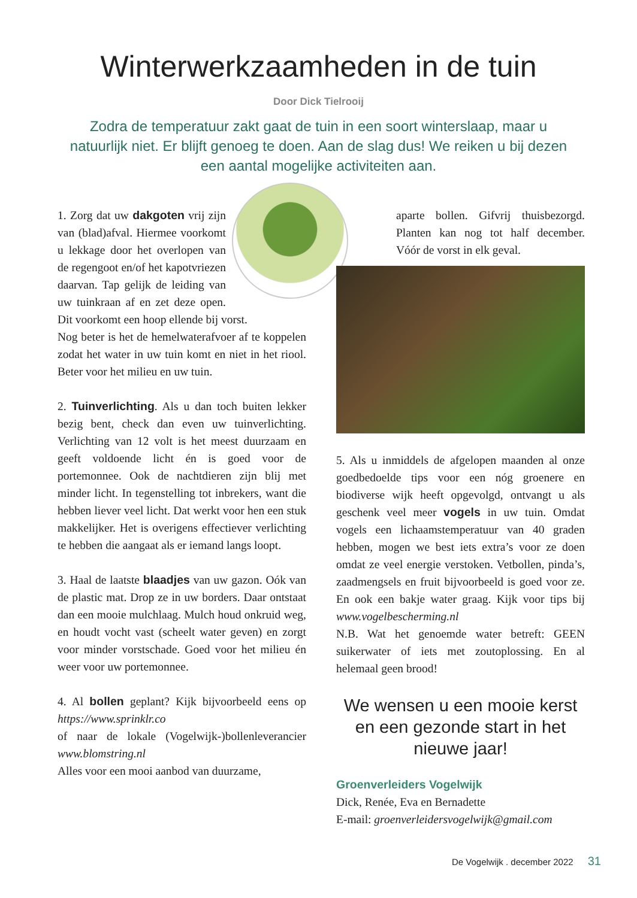Winterwerkzaamheden in de tuin
Door Dick Tielrooij
Zodra de temperatuur zakt gaat de tuin in een soort winterslaap, maar u natuurlijk niet. Er blijft genoeg te doen. Aan de slag dus! We reiken u bij dezen een aantal mogelijke activiteiten aan.
1. Zorg dat uw dakgoten vrij zijn van (blad)afval. Hiermee voorkomt u lekkage door het overlopen van de regengoot en/of het kapotvriezen daarvan. Tap gelijk de leiding van uw tuinkraan af en zet deze open. Dit voorkomt een hoop ellende bij vorst.
Nog beter is het de hemelwaterafvoer af te koppelen zodat het water in uw tuin komt en niet in het riool. Beter voor het milieu en uw tuin.
2. Tuinverlichting. Als u dan toch buiten lekker bezig bent, check dan even uw tuinverlichting. Verlichting van 12 volt is het meest duurzaam en geeft voldoende licht én is goed voor de portemonnee. Ook de nachtdieren zijn blij met minder licht. In tegenstelling tot inbrekers, want die hebben liever veel licht. Dat werkt voor hen een stuk makkelijker. Het is overigens effectiever verlichting te hebben die aangaat als er iemand langs loopt.
3. Haal de laatste blaadjes van uw gazon. Oók van de plastic mat. Drop ze in uw borders. Daar ontstaat dan een mooie mulchlaag. Mulch houd onkruid weg, en houdt vocht vast (scheelt water geven) en zorgt voor minder vorstschade. Goed voor het milieu én weer voor uw portemonnee.
4. Al bollen geplant? Kijk bijvoorbeeld eens op https://www.sprinklr.co
of naar de lokale (Vogelwijk-)bollenleverancier www.blomstring.nl
Alles voor een mooi aanbod van duurzame,
aparte bollen. Gifvrij thuisbezorgd. Planten kan nog tot half december. Vóór de vorst in elk geval.
5. Als u inmiddels de afgelopen maanden al onze goedbedoelde tips voor een nóg groenere en biodiverse wijk heeft opgevolgd, ontvangt u als geschenk veel meer vogels in uw tuin. Omdat vogels een lichaamstemperatuur van 40 graden hebben, mogen we best iets extra’s voor ze doen omdat ze veel energie verstoken. Vetbollen, pinda’s, zaadmengsels en fruit bijvoorbeeld is goed voor ze. En ook een bakje water graag. Kijk voor tips bij www.vogelbescherming.nl
N.B. Wat het genoemde water betreft: GEEN suikerwater of iets met zoutoplossing. En al helemaal geen brood!
We wensen u een mooie kerst en een gezonde start in het nieuwe jaar!
Groenverleiders Vogelwijk
Dick, Renée, Eva en Bernadette
E-mail: groenverleidersvogelwijk@gmail.com
De Vogelwijk . december 2022 31